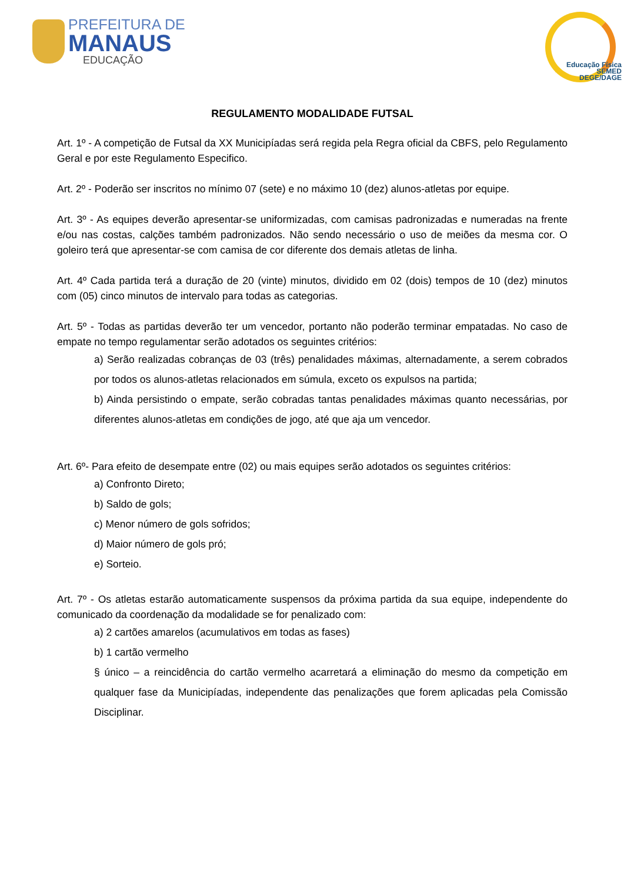PREFEITURA DE
MANAUS
EDUCAÇÃO
Educação Física
SEMED
DEGE/DAGE
REGULAMENTO MODALIDADE FUTSAL
Art. 1º - A competição de Futsal da XX Municipíadas será regida pela Regra oficial da CBFS, pelo Regulamento Geral e por este Regulamento Especifico.
Art. 2º - Poderão ser inscritos no mínimo 07 (sete) e no máximo 10 (dez) alunos-atletas por equipe.
Art. 3º - As equipes deverão apresentar-se uniformizadas, com camisas padronizadas e numeradas na frente e/ou nas costas, calções também padronizados. Não sendo necessário o uso de meiões da mesma cor. O goleiro terá que apresentar-se com camisa de cor diferente dos demais atletas de linha.
Art. 4º Cada partida terá a duração de 20 (vinte) minutos, dividido em 02 (dois) tempos de 10 (dez) minutos com (05) cinco minutos de intervalo para todas as categorias.
Art. 5º - Todas as partidas deverão ter um vencedor, portanto não poderão terminar empatadas. No caso de empate no tempo regulamentar serão adotados os seguintes critérios:
a) Serão realizadas cobranças de 03 (três) penalidades máximas, alternadamente, a serem cobrados por todos os alunos-atletas relacionados em súmula, exceto os expulsos na partida;
b) Ainda persistindo o empate, serão cobradas tantas penalidades máximas quanto necessárias, por diferentes alunos-atletas em condições de jogo, até que aja um vencedor.
Art. 6º- Para efeito de desempate entre (02) ou mais equipes serão adotados os seguintes critérios:
a) Confronto Direto;
b) Saldo de gols;
c) Menor número de gols sofridos;
d) Maior número de gols pró;
e) Sorteio.
Art. 7º - Os atletas estarão automaticamente suspensos da próxima partida da sua equipe, independente do comunicado da coordenação da modalidade se for penalizado com:
a) 2 cartões amarelos (acumulativos em todas as fases)
b) 1 cartão vermelho
§ único – a reincidência do cartão vermelho acarretará a eliminação do mesmo da competição em qualquer fase da Municipíadas, independente das penalizações que forem aplicadas pela Comissão Disciplinar.